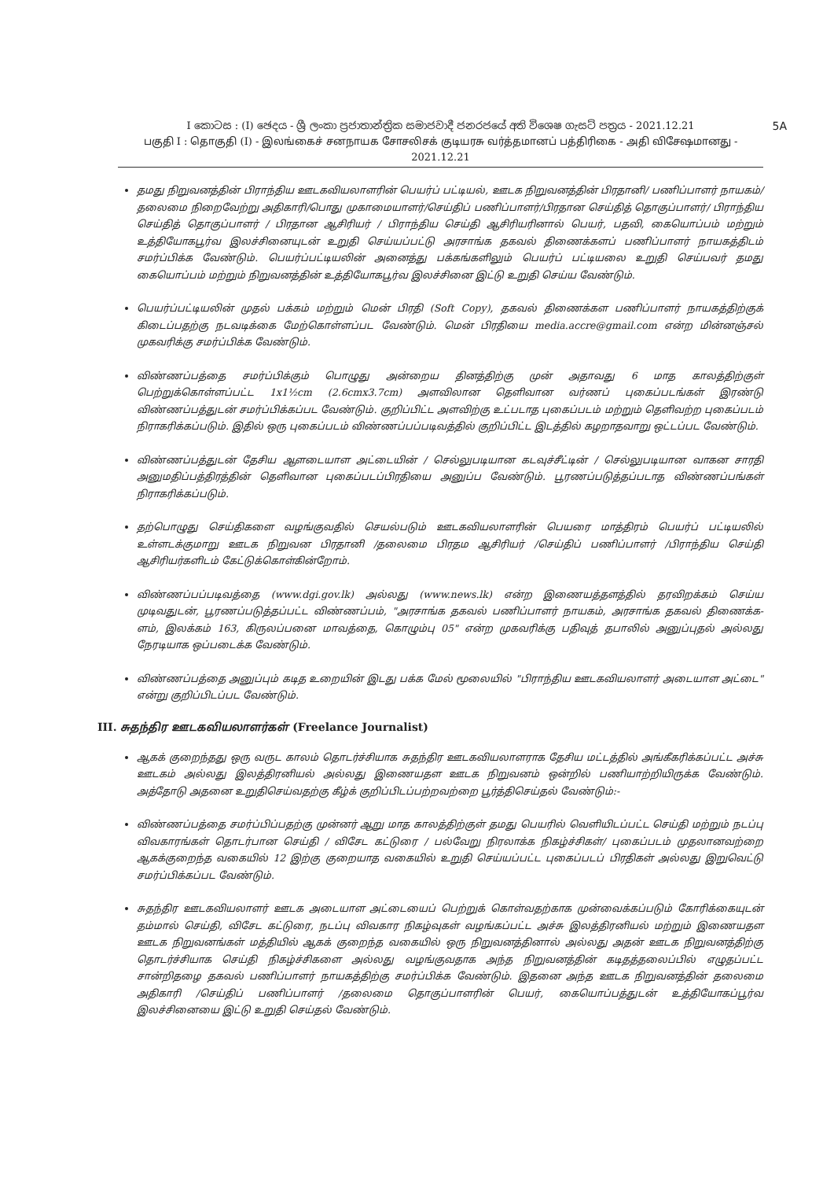5A I කොටස : (I) ඡෙදය - ශ්‍රී ලංකා ප්‍රජාතාන්ත්‍රික සමාජවාදී ජනරජයේ අති විශෙෂ ගැසට් පත්‍රය - 2021.12.21
பகுதி I : தொகுதி (I) - இலங்கைச் சனநாயக சோசலிசக் குடியரசு வர்த்தமானப் பத்திரிகை - அதி விசேஷமானது - 2021.12.21
தமது நிறுவனத்தின் பிராந்திய ஊடகவியலாளரின் பெயர்ப் பட்டியல், ஊடக நிறுவனத்தின் பிரதானி/ பணிப்பாளர் நாயகம்/தலைமை நிறைவேற்று அதிகாரி/பொது முகாமையாளர்/செய்திப் பணிப்பாளர்/பிரதான செய்தித் தொகுப்பாளர்/ பிராந்திய செய்தித் தொகுப்பாளர் / பிரதான ஆசிரியர் / பிராந்திய செய்தி ஆசிரியரினால் பெயர், பதவி, கையொப்பம் மற்றும் உத்தியோகபூர்வ இலச்சினையுடன் உறுதி செய்யப்பட்டு அரசாங்க தகவல் திணைக்களப் பணிப்பாளர் நாயகத்திடம் சமர்ப்பிக்க வேண்டும். பெயர்ப்பட்டியலின் அனைத்து பக்கங்களிலும் பெயர்ப் பட்டியலை உறுதி செய்பவர் தமது கையொப்பம் மற்றும் நிறுவனத்தின் உத்தியோகபூர்வ இலச்சினை இட்டு உறுதி செய்ய வேண்டும்.
பெயர்ப்பட்டியலின் முதல் பக்கம் மற்றும் மென் பிரதி (Soft Copy), தகவல் திணைக்கள பணிப்பாளர் நாயகத்திற்குக் கிடைப்பதற்கு நடவடிக்கை மேற்கொள்ளப்பட வேண்டும். மென் பிரதியை media.accre@gmail.com என்ற மின்னஞ்சல் முகவரிக்கு சமர்ப்பிக்க வேண்டும்.
விண்ணப்பத்தை சமர்ப்பிக்கும் பொழுது அன்றைய தினத்திற்கு முன் அதாவது 6 மாத காலத்திற்குள் பெற்றுக்கொள்ளப்பட்ட 1x1½cm (2.6cmx3.7cm) அளவிலான தெளிவான வர்ணப் புகைப்படங்கள் இரண்டு விண்ணப்பத்துடன் சமர்ப்பிக்கப்பட வேண்டும். குறிப்பிட்ட அளவிற்கு உட்படாத புகைப்படம் மற்றும் தெளிவற்ற புகைப்படம் நிராகரிக்கப்படும். இதில் ஒரு புகைப்படம் விண்ணப்பப்படிவத்தில் குறிப்பிட்ட இடத்தில் கழறாதவாறு ஒட்டப்பட வேண்டும்.
விண்ணப்பத்துடன் தேசிய ஆளடையாள அட்டையின் / செல்லுபடியான கடவுச்சீட்டின் / செல்லுபடியான வாகன சாரதி அனுமதிப்பத்திரத்தின் தெளிவான புகைப்படப்பிரதியை அனுப்ப வேண்டும். பூரணப்படுத்தப்படாத விண்ணப்பங்கள் நிராகரிக்கப்படும்.
தற்பொழுது செய்திகளை வழங்குவதில் செயல்படும் ஊடகவியலாளரின் பெயரை மாத்திரம் பெயர்ப் பட்டியலில் உள்ளடக்குமாறு ஊடக நிறுவன பிரதானி /தலைமை பிரதம ஆசிரியர் /செய்திப் பணிப்பாளர் /பிராந்திய செய்தி ஆசிரியர்களிடம் கேட்டுக்கொள்கின்றோம்.
விண்ணப்பப்படிவத்தை (www.dgi.gov.lk) அல்லது (www.news.lk) என்ற இணையத்தளத்தில் தரவிறக்கம் செய்ய முடிவதுடன், பூரணப்படுத்தப்பட்ட விண்ணப்பம், "அரசாங்க தகவல் பணிப்பாளர் நாயகம், அரசாங்க தகவல் திணைக்க-ளம், இலக்கம் 163, கிருலப்பனை மாவத்தை, கொழும்பு 05" என்ற முகவரிக்கு பதிவுத் தபாலில் அனுப்புதல் அல்லது நேரடியாக ஒப்படைக்க வேண்டும்.
விண்ணப்பத்தை அனுப்பும் கடித உறையின் இடது பக்க மேல் மூலையில் "பிராந்திய ஊடகவியலாளர் அடையாள அட்டை" என்று குறிப்பிடப்பட வேண்டும்.
III. சுதந்திர ஊடகவியலாளர்கள் (Freelance Journalist)
ஆகக் குறைந்தது ஒரு வருட காலம் தொடர்ச்சியாக சுதந்திர ஊடகவியலாளராக தேசிய மட்டத்தில் அங்கீகரிக்கப்பட்ட அச்சு ஊடகம் அல்லது இலத்திரனியல் அல்லது இணையதள ஊடக நிறுவனம் ஒன்றில் பணியாற்றியிருக்க வேண்டும். அத்தோடு அதனை உறுதிசெய்வதற்கு கீழ்க் குறிப்பிடப்பற்றவற்றை பூர்த்திசெய்தல் வேண்டும்:-
விண்ணப்பத்தை சமர்ப்பிப்பதற்கு முன்னர் ஆறு மாத காலத்திற்குள் தமது பெயரில் வெளியிடப்பட்ட செய்தி மற்றும் நடப்பு விவகாரங்கள் தொடர்பான செய்தி / விசேட கட்டுரை / பல்வேறு நிரலாக்க நிகழ்ச்சிகள்/ புகைப்படம் முதலானவற்றை ஆகக்குறைந்த வகையில் 12 இற்கு குறையாத வகையில் உறுதி செய்யப்பட்ட புகைப்படப் பிரதிகள் அல்லது இறுவெட்டு சமர்ப்பிக்கப்பட வேண்டும்.
சுதந்திர ஊடகவியலாளர் ஊடக அடையாள அட்டையைப் பெற்றுக் கொள்வதற்காக முன்வைக்கப்படும் கோரிக்கையுடன் தம்மால் செய்தி, விசேட கட்டுரை, நடப்பு விவகார நிகழ்வுகள் வழங்கப்பட்ட அச்சு இலத்திரனியல் மற்றும் இணையதள ஊடக நிறுவனங்கள் மத்தியில் ஆகக் குறைந்த வகையில் ஒரு நிறுவனத்தினால் அல்லது அதன் ஊடக நிறுவனத்திற்கு தொடர்ச்சியாக செய்தி நிகழ்ச்சிகளை அல்லது வழங்குவதாக அந்த நிறுவனத்தின் கடிதத்தலைப்பில் எழுதப்பட்ட சான்றிதழை தகவல் பணிப்பாளர் நாயகத்திற்கு சமர்ப்பிக்க வேண்டும். இதனை அந்த ஊடக நிறுவனத்தின் தலைமை அதிகாரி /செய்திப் பணிப்பாளர் /தலைமை தொகுப்பாளரின் பெயர், கையொப்பத்துடன் உத்தியோகப்பூர்வ இலச்சினையை இட்டு உறுதி செய்தல் வேண்டும்.